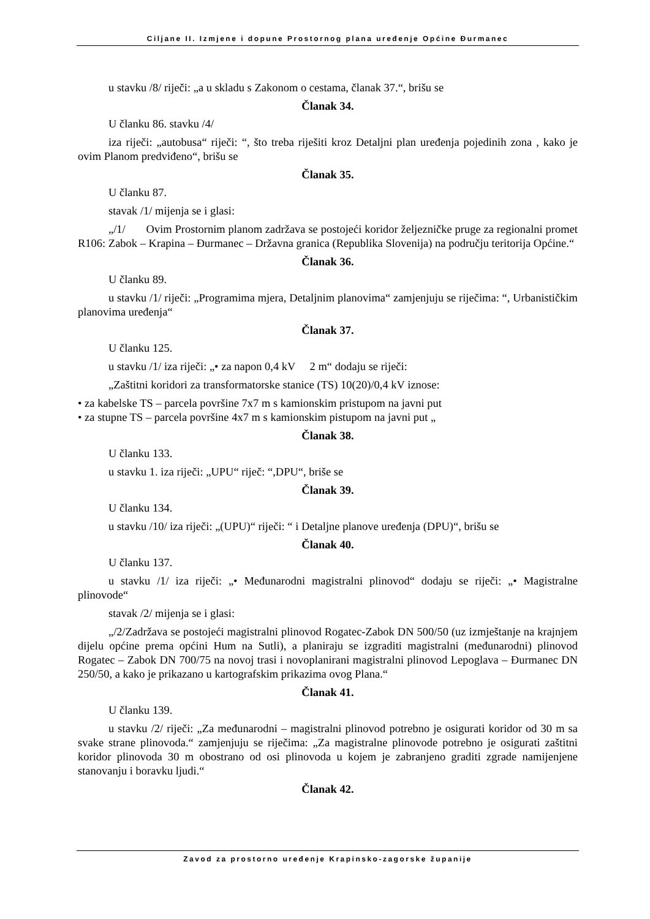Ciljane II. Izmjene i dopune Prostornog plana uređenje Općine Đurmanec
u stavku /8/ riječi: „a u skladu s Zakonom o cestama, članak 37.“, brišu se
Članak 34.
U članku 86. stavku /4/
iza riječi: „autobusa“ riječi: “, što treba riješiti kroz Detaljni plan uređenja pojedinih zona , kako je ovim Planom predviđeno“, brišu se
Članak 35.
U članku 87.
stavak /1/ mijenja se i glasi:
„/1/ Ovim Prostornim planom zadržava se postojeći koridor željezničke pruge za regionalni promet R106: Zabok – Krapina – Đurmanec – Državna granica (Republika Slovenija) na području teritorija Općine.“
Članak 36.
U članku 89.
u stavku /1/ riječi: „Programima mjera, Detaljnim planovima“ zamjenjuju se riječima: “, Urbanističkim planovima uređenja“
Članak 37.
U članku 125.
u stavku /1/ iza riječi: „• za napon 0,4 kV 2 m“ dodaju se riječi:
„Zaštitni koridori za transformatorske stanice (TS) 10(20)/0,4 kV iznose:
• za kabelske TS – parcela površine 7x7 m s kamionskim pristupom na javni put
• za stupne TS – parcela površine 4x7 m s kamionskim pistupom na javni put „
Članak 38.
U članku 133.
u stavku 1. iza riječi: „UPU“ riječ: “,DPU“, briše se
Članak 39.
U članku 134.
u stavku /10/ iza riječi: „(UPU)“ riječi: “ i Detaljne planove uređenja (DPU)“, brišu se
Članak 40.
U članku 137.
u stavku /1/ iza riječi: „• Međunarodni magistralni plinovod“ dodaju se riječi: „• Magistralne plinovode“
stavak /2/ mijenja se i glasi:
„/2/Zadržava se postojeći magistralni plinovod Rogatec-Zabok DN 500/50 (uz izmještanje na krajnjem dijelu općine prema općini Hum na Sutli), a planiraju se izgraditi magistralni (međunarodni) plinovod Rogatec – Zabok DN 700/75 na novoj trasi i novoplanirani magistralni plinovod Lepoglava – Đurmanec DN 250/50, a kako je prikazano u kartografskim prikazima ovog Plana.“
Članak 41.
U članku 139.
u stavku /2/ riječi: „Za međunarodni – magistralni plinovod potrebno je osigurati koridor od 30 m sa svake strane plinovoda.“ zamjenjuju se riječima: „Za magistralne plinovode potrebno je osigurati zaštitni koridor plinovoda 30 m obostrano od osi plinovoda u kojem je zabranjeno graditi zgrade namijenjene stanovanju i boravku ljudi.“
Članak 42.
Zavod za prostorno uređenje Krapinsko-zagorske županije